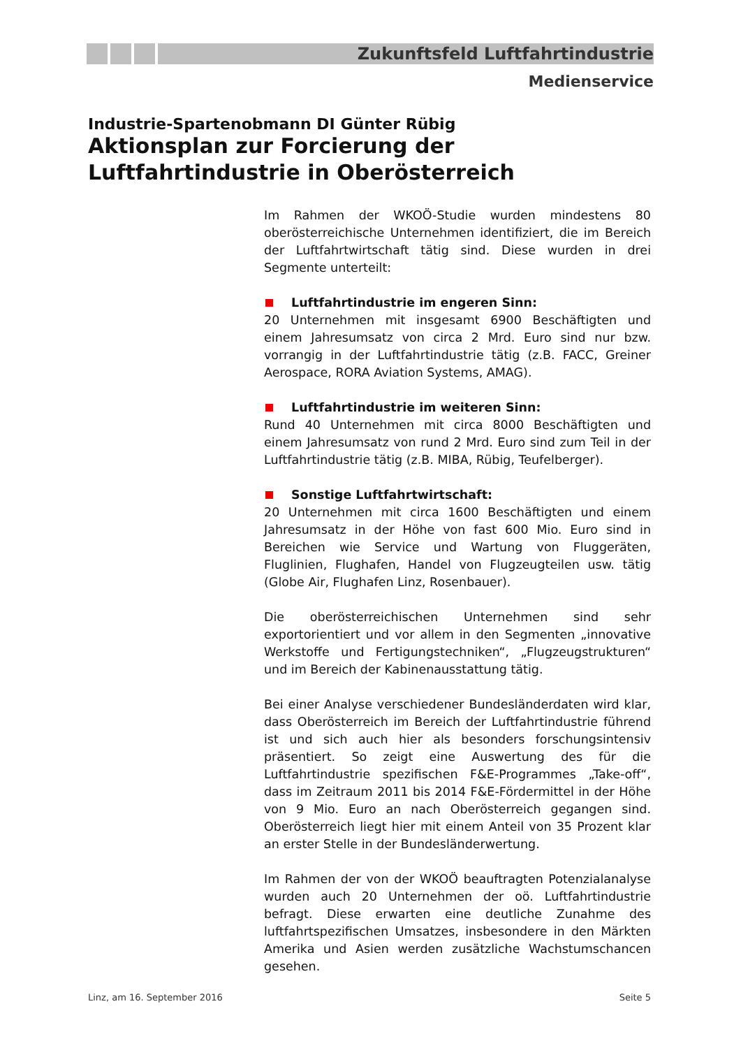Zukunftsfeld Luftfahrtindustrie
Medienservice
Industrie-Spartenobmann DI Günter Rübig
Aktionsplan zur Forcierung der
Luftfahrtindustrie in Oberösterreich
Im Rahmen der WKOÖ-Studie wurden mindestens 80 oberösterreichische Unternehmen identifiziert, die im Bereich der Luftfahrtwirtschaft tätig sind. Diese wurden in drei Segmente unterteilt:
Luftfahrtindustrie im engeren Sinn:
20 Unternehmen mit insgesamt 6900 Beschäftigten und einem Jahresumsatz von circa 2 Mrd. Euro sind nur bzw. vorrangig in der Luftfahrtindustrie tätig (z.B. FACC, Greiner Aerospace, RORA Aviation Systems, AMAG).
Luftfahrtindustrie im weiteren Sinn:
Rund 40 Unternehmen mit circa 8000 Beschäftigten und einem Jahresumsatz von rund 2 Mrd. Euro sind zum Teil in der Luftfahrtindustrie tätig (z.B. MIBA, Rübig, Teufelberger).
Sonstige Luftfahrtwirtschaft:
20 Unternehmen mit circa 1600 Beschäftigten und einem Jahresumsatz in der Höhe von fast 600 Mio. Euro sind in Bereichen wie Service und Wartung von Fluggeräten, Fluglinien, Flughafen, Handel von Flugzeugteilen usw. tätig (Globe Air, Flughafen Linz, Rosenbauer).
Die oberösterreichischen Unternehmen sind sehr exportorientiert und vor allem in den Segmenten „innovative Werkstoffe und Fertigungstechniken“, „Flugzeugstrukturen“ und im Bereich der Kabinenausstattung tätig.
Bei einer Analyse verschiedener Bundesländerdaten wird klar, dass Oberösterreich im Bereich der Luftfahrtindustrie führend ist und sich auch hier als besonders forschungsintensiv präsentiert. So zeigt eine Auswertung des für die Luftfahrtindustrie spezifischen F&E-Programmes „Take-off“, dass im Zeitraum 2011 bis 2014 F&E-Fördermittel in der Höhe von 9 Mio. Euro an nach Oberösterreich gegangen sind. Oberösterreich liegt hier mit einem Anteil von 35 Prozent klar an erster Stelle in der Bundesländerwertung.
Im Rahmen der von der WKOÖ beauftragten Potenzialanalyse wurden auch 20 Unternehmen der oö. Luftfahrtindustrie befragt. Diese erwarten eine deutliche Zunahme des luftfahrtspezifischen Umsatzes, insbesondere in den Märkten Amerika und Asien werden zusätzliche Wachstumschancen gesehen.
Linz, am 16. September 2016 Seite 5